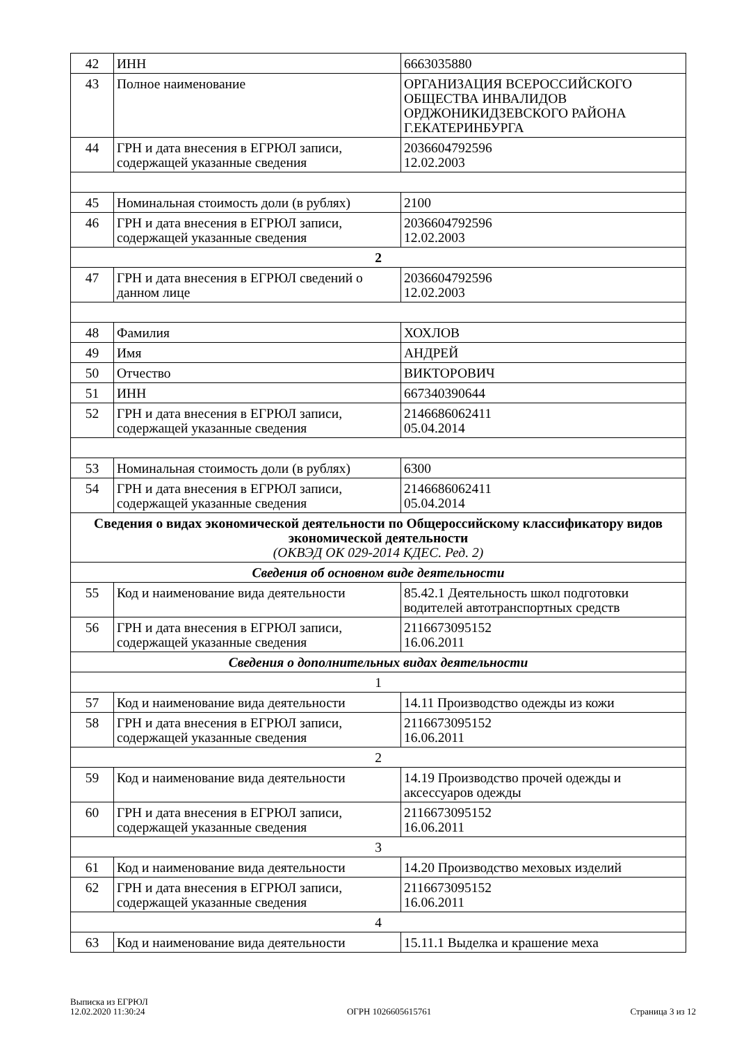| 42 | ИНН | 6663035880 |
| 43 | Полное наименование | ОРГАНИЗАЦИЯ ВСЕРОССИЙСКОГО ОБЩЕСТВА ИНВАЛИДОВ ОРДЖОНИКИДЗЕВСКОГО РАЙОНА Г.ЕКАТЕРИНБУРГА |
| 44 | ГРН и дата внесения в ЕГРЮЛ записи, содержащей указанные сведения | 2036604792596 12.02.2003 |
| 45 | Номинальная стоимость доли (в рублях) | 2100 |
| 46 | ГРН и дата внесения в ЕГРЮЛ записи, содержащей указанные сведения | 2036604792596 12.02.2003 |
| 2 | | |
| 47 | ГРН и дата внесения в ЕГРЮЛ сведений о данном лице | 2036604792596 12.02.2003 |
| 48 | Фамилия | ХОХЛОВ |
| 49 | Имя | АНДРЕЙ |
| 50 | Отчество | ВИКТОРОВИЧ |
| 51 | ИНН | 667340390644 |
| 52 | ГРН и дата внесения в ЕГРЮЛ записи, содержащей указанные сведения | 2146686062411 05.04.2014 |
| 53 | Номинальная стоимость доли (в рублях) | 6300 |
| 54 | ГРН и дата внесения в ЕГРЮЛ записи, содержащей указанные сведения | 2146686062411 05.04.2014 |
| Сведения о видах экономической деятельности по Общероссийскому классификатору видов экономической деятельности (ОКВЭД ОК 029-2014 КДЕС. Ред. 2) | | |
| Сведения об основном виде деятельности | | |
| 55 | Код и наименование вида деятельности | 85.42.1 Деятельность школ подготовки водителей автотранспортных средств |
| 56 | ГРН и дата внесения в ЕГРЮЛ записи, содержащей указанные сведения | 2116673095152 16.06.2011 |
| Сведения о дополнительных видах деятельности | | |
| 1 | | |
| 57 | Код и наименование вида деятельности | 14.11 Производство одежды из кожи |
| 58 | ГРН и дата внесения в ЕГРЮЛ записи, содержащей указанные сведения | 2116673095152 16.06.2011 |
| 2 | | |
| 59 | Код и наименование вида деятельности | 14.19 Производство прочей одежды и аксессуаров одежды |
| 60 | ГРН и дата внесения в ЕГРЮЛ записи, содержащей указанные сведения | 2116673095152 16.06.2011 |
| 3 | | |
| 61 | Код и наименование вида деятельности | 14.20 Производство меховых изделий |
| 62 | ГРН и дата внесения в ЕГРЮЛ записи, содержащей указанные сведения | 2116673095152 16.06.2011 |
| 4 | | |
| 63 | Код и наименование вида деятельности | 15.11.1 Выделка и крашение меха |
Выписка из ЕГРЮЛ
12.02.2020 11:30:24
ОГРН 1026605615761
Страница 3 из 12